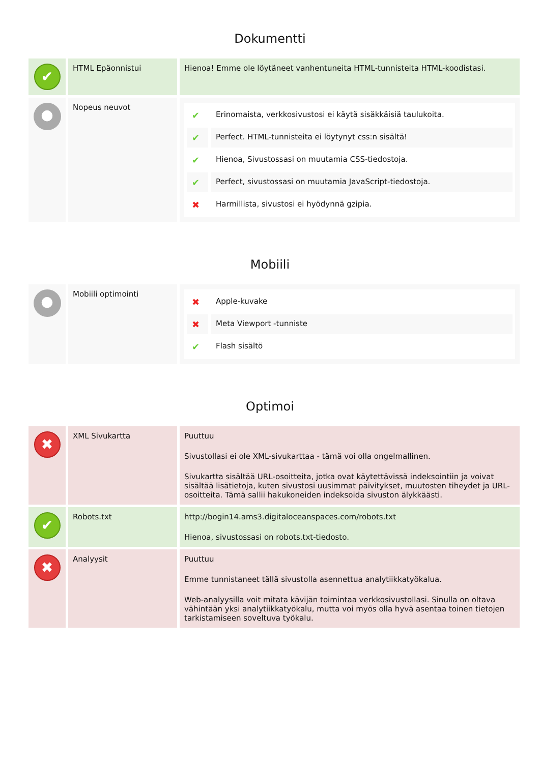Dokumentti
| ✔ | HTML Epäonnistui | Hienoa! Emme ole löytäneet vanhentuneita HTML-tunnisteita HTML-koodistasi. |
| ● | Nopeus neuvot | / ✔ / Erinomaista, verkkosivustosi ei käytä sisäkkäisiä taulukoita. / / ✔ / Perfect. HTML-tunnisteita ei löytynyt css:n sisältä! / / ✔ / Hienoa, Sivustossasi on muutamia CSS-tiedostoja. / / ✔ / Perfect, sivustossasi on muutamia JavaScript-tiedostoja. / / ✖ / Harmillista, sivustosi ei hyödynnä gzipia. / |
Mobiili
| ● | Mobiili optimointi | / ✖ / Apple-kuvake / / ✖ / Meta Viewport -tunniste / / ✔ / Flash sisältö / |
Optimoi
| ✖ | XML Sivukartta | Puuttuu Sivustollasi ei ole XML-sivukarttaa - tämä voi olla ongelmallinen. Sivukartta sisältää URL-osoitteita, jotka ovat käytettävissä indeksointiin ja voivat sisältää lisätietoja, kuten sivustosi uusimmat päivitykset, muutosten tiheydet ja URL-osoitteita. Tämä sallii hakukoneiden indeksoida sivuston älykkäästi. |
| ✔ | Robots.txt | http://bogin14.ams3.digitaloceanspaces.com/robots.txt Hienoa, sivustossasi on robots.txt-tiedosto. |
| ✖ | Analyysit | Puuttuu Emme tunnistaneet tällä sivustolla asennettua analytiikkatyökalua. Web-analyysilla voit mitata kävijän toimintaa verkkosivustollasi. Sinulla on oltava vähintään yksi analytiikkatyökalu, mutta voi myös olla hyvä asentaa toinen tietojen tarkistamiseen soveltuva työkalu. |